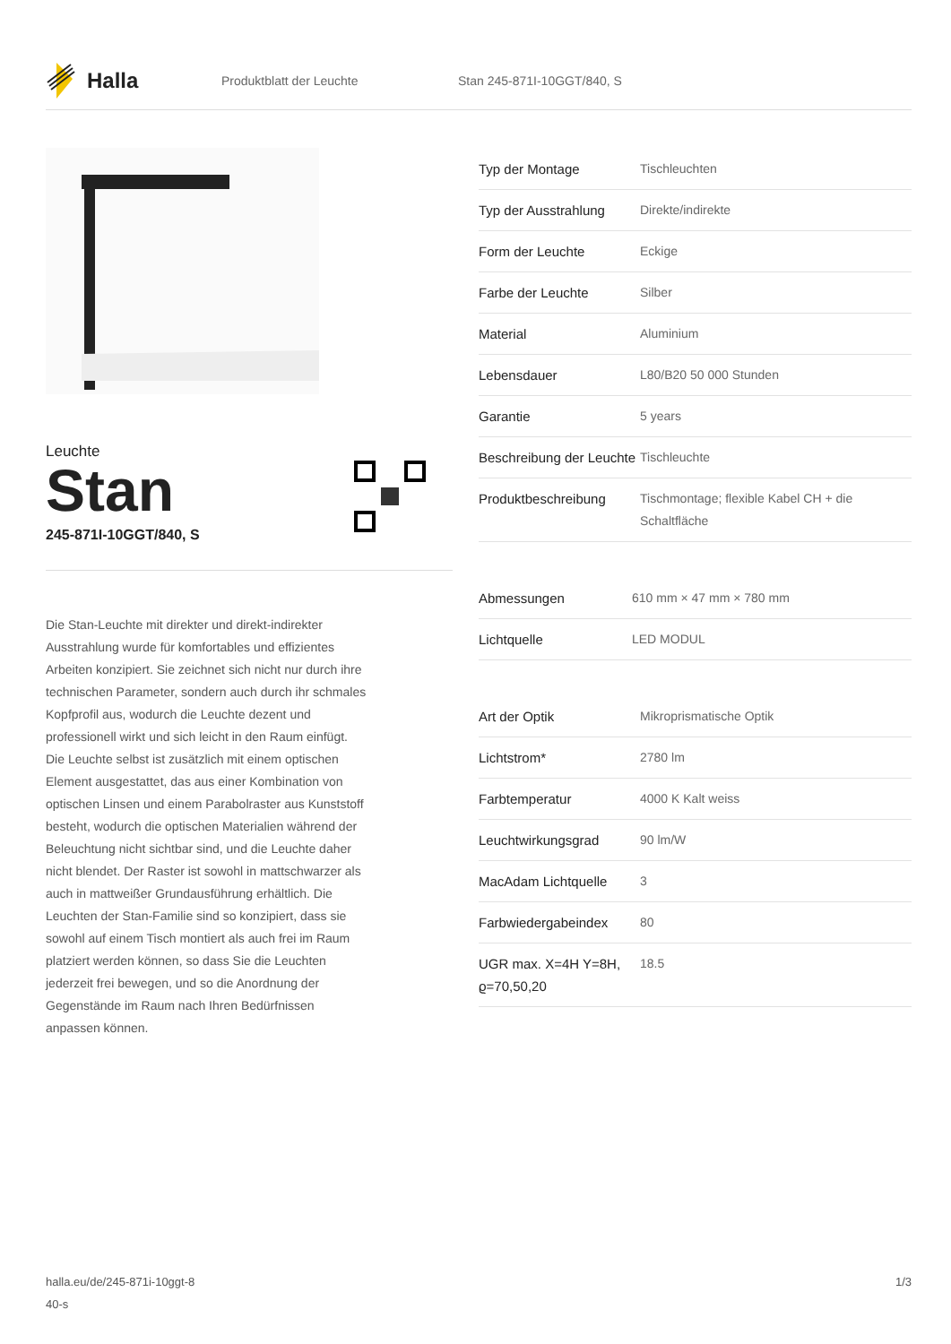Halla
Produktblatt der Leuchte Stan 245-871I-10GGT/840, S
Leuchte
Stan
245-871I-10GGT/840, S
Die Stan-Leuchte mit direkter und direkt-indirekter Ausstrahlung wurde für komfortables und effizientes Arbeiten konzipiert. Sie zeichnet sich nicht nur durch ihre technischen Parameter, sondern auch durch ihr schmales Kopfprofil aus, wodurch die Leuchte dezent und professionell wirkt und sich leicht in den Raum einfügt. Die Leuchte selbst ist zusätzlich mit einem optischen Element ausgestattet, das aus einer Kombination von optischen Linsen und einem Parabolraster aus Kunststoff besteht, wodurch die optischen Materialien während der Beleuchtung nicht sichtbar sind, und die Leuchte daher nicht blendet. Der Raster ist sowohl in mattschwarzer als auch in mattweißer Grundausführung erhältlich. Die Leuchten der Stan-Familie sind so konzipiert, dass sie sowohl auf einem Tisch montiert als auch frei im Raum platziert werden können, so dass Sie die Leuchten jederzeit frei bewegen, und so die Anordnung der Gegenstände im Raum nach Ihren Bedürfnissen anpassen können.
| Typ der Montage | Tischleuchten |
| Typ der Ausstrahlung | Direkte/indirekte |
| Form der Leuchte | Eckige |
| Farbe der Leuchte | Silber |
| Material | Aluminium |
| Lebensdauer | L80/B20 50 000 Stunden |
| Garantie | 5 years |
| Beschreibung der Leuchte | Tischleuchte |
| Produktbeschreibung | Tischmontage; flexible Kabel CH + die Schaltfläche |
| Abmessungen | 610 mm × 47 mm × 780 mm |
| Lichtquelle | LED MODUL |
| Art der Optik | Mikroprismatische Optik |
| Lichtstrom* | 2780 lm |
| Farbtemperatur | 4000 K Kalt weiss |
| Leuchtwirkungsgrad | 90 lm/W |
| MacAdam Lichtquelle | 3 |
| Farbwiedergabeindex | 80 |
| UGR max. X=4H Y=8H, ϱ=70,50,20 | 18.5 |
halla.eu/de/245-871i-10ggt-8
40-s
1/3